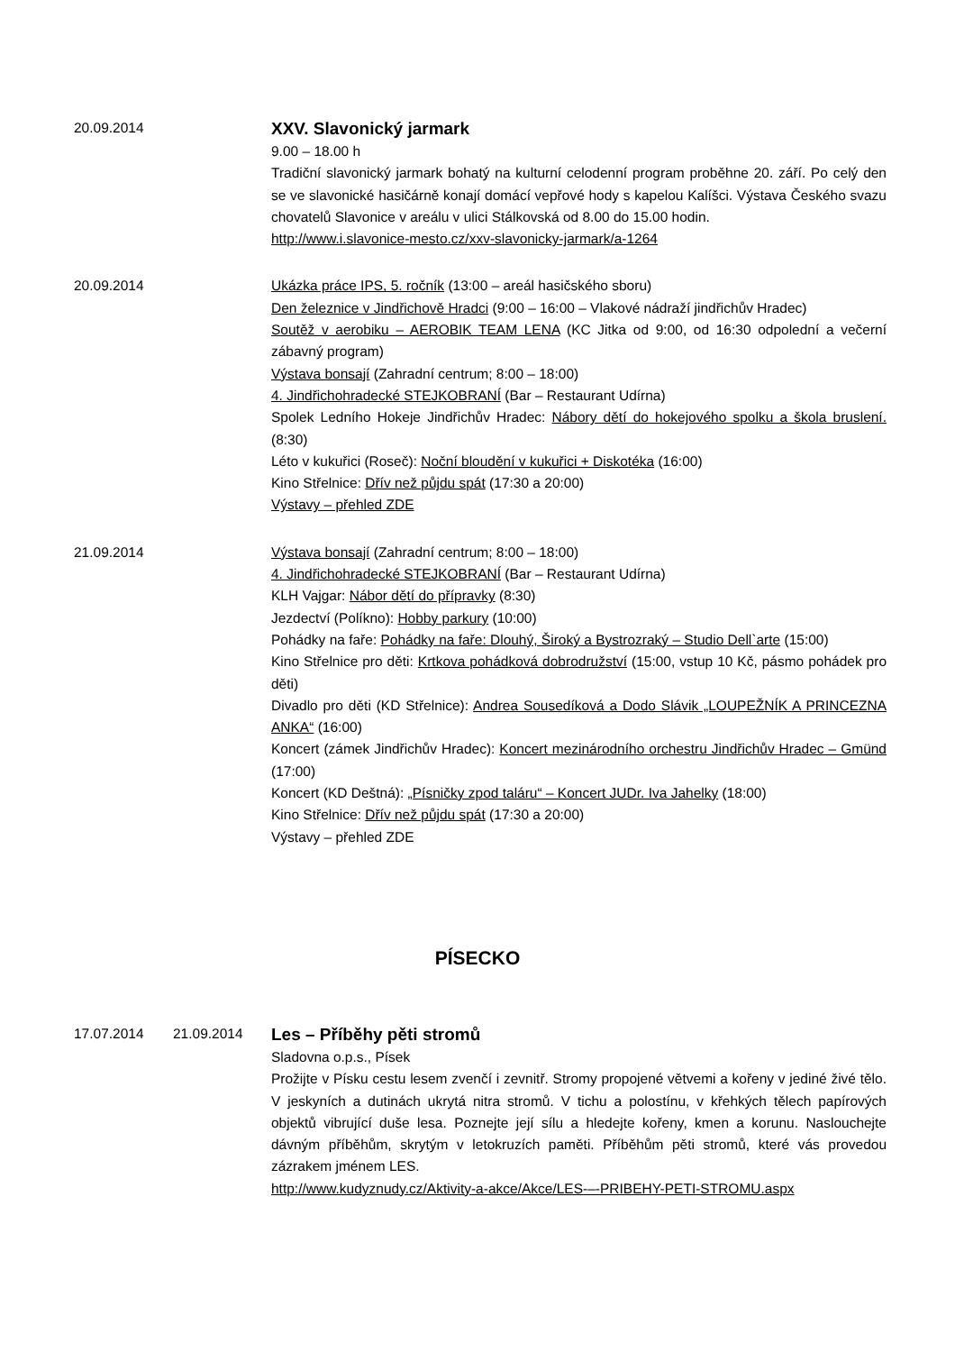20.09.2014
XXV. Slavonický jarmark
9.00 – 18.00 h
Tradiční slavonický jarmark bohatý na kulturní celodenní program proběhne 20. září. Po celý den se ve slavonické hasičárně konají domácí vepřové hody s kapelou Kalíšci. Výstava Českého svazu chovatelů Slavonice v areálu v ulici Stálkovská od 8.00 do 15.00 hodin.
http://www.i.slavonice-mesto.cz/xxv-slavonicky-jarmark/a-1264
20.09.2014
Ukázka práce IPS, 5. ročník (13:00 – areál hasičského sboru)
Den železnice v Jindřichově Hradci (9:00 – 16:00 – Vlakové nádraží jindřichův Hradec)
Soutěž v aerobiku – AEROBIK TEAM LENA (KC Jitka od 9:00, od 16:30 odpolední a večerní zábavný program)
Výstava bonsají (Zahradní centrum; 8:00 – 18:00)
4. Jindřichohradecké STEJKOBRANÍ (Bar – Restaurant Udírna)
Spolek Ledního Hokeje Jindřichův Hradec: Nábory dětí do hokejového spolku a škola bruslení. (8:30)
Léto v kukuřici (Roseč): Noční bloudění v kukuřici + Diskotéka (16:00)
Kino Střelnice: Dřív než půjdu spát (17:30 a 20:00)
Výstavy – přehled ZDE
21.09.2014
Výstava bonsají (Zahradní centrum; 8:00 – 18:00)
4. Jindřichohradecké STEJKOBRANÍ (Bar – Restaurant Udírna)
KLH Vajgar: Nábor dětí do přípravky (8:30)
Jezdectví (Políkno): Hobby parkury (10:00)
Pohádky na faře: Pohádky na faře: Dlouhý, Široký a Bystrozraký – Studio Dell`arte (15:00)
Kino Střelnice pro děti: Krtkova pohádková dobrodružství (15:00, vstup 10 Kč, pásmo pohádek pro děti)
Divadlo pro děti (KD Střelnice): Andrea Sousedíková a Dodo Slávik „LOUPEŽNÍK A PRINCEZNA ANKA“ (16:00)
Koncert (zámek Jindřichův Hradec): Koncert mezinárodního orchestru Jindřichův Hradec – Gmünd (17:00)
Koncert (KD Deštná): „Písničky zpod taláru“ – Koncert JUDr. Iva Jahelky (18:00)
Kino Střelnice: Dřív než půjdu spát (17:30 a 20:00)
Výstavy – přehled ZDE
PÍSECKO
17.07.2014 21.09.2014
Les – Příběhy pěti stromů
Sladovna o.p.s., Písek
Prožijte v Písku cestu lesem zvenčí i zevnitř. Stromy propojené větvemi a kořeny v jediné živé tělo. V jeskyních a dutinách ukrytá nitra stromů. V tichu a polostínu, v křehkých tělech papírových objektů vibrující duše lesa. Poznejte její sílu a hledejte kořeny, kmen a korunu. Naslouchejte dávným příběhům, skrytým v letokruzích paměti. Příběhům pěti stromů, které vás provedou zázrakem jménem LES.
http://www.kudyznudy.cz/Aktivity-a-akce/Akce/LES-–-PRIBEHY-PETI-STROMU.aspx